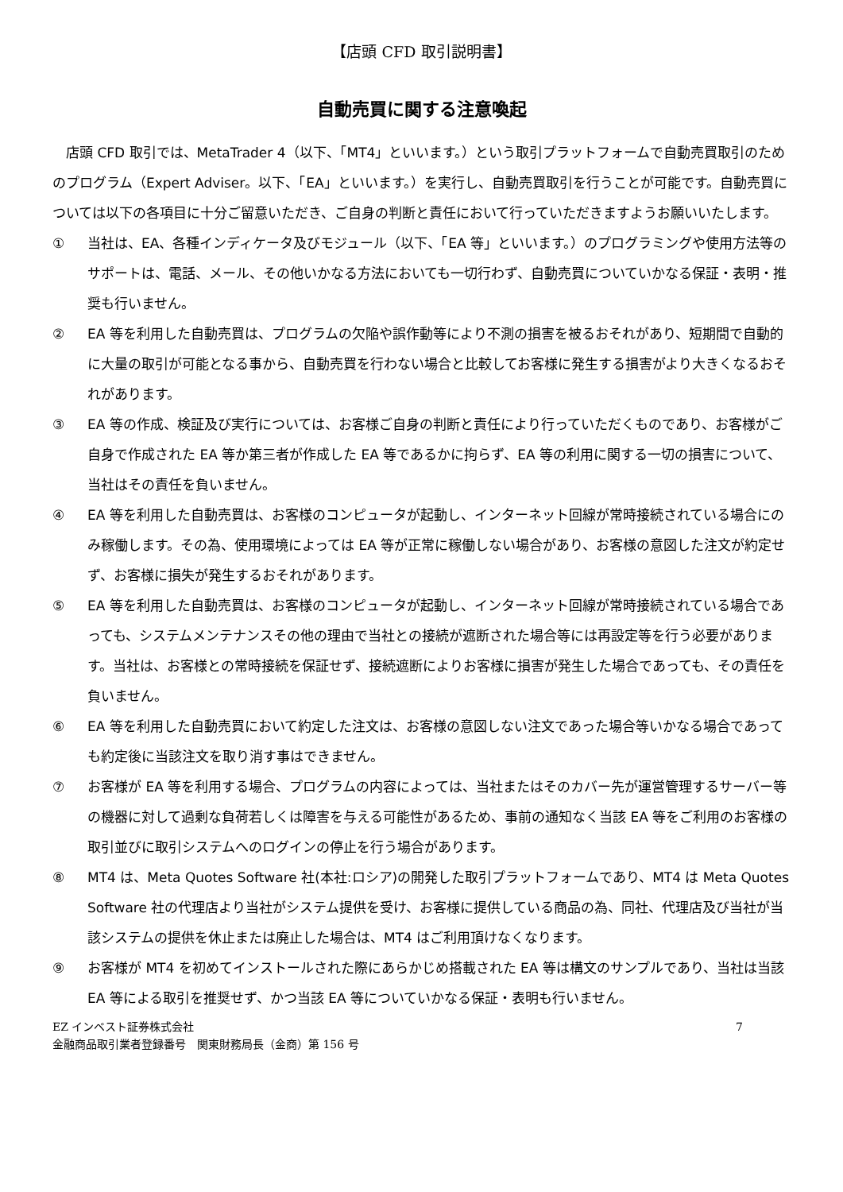【店頭 CFD 取引説明書】
自動売買に関する注意喚起
　店頭 CFD 取引では、MetaTrader 4（以下、「MT4」といいます。）という取引プラットフォームで自動売買取引のためのプログラム（Expert Adviser。以下、「EA」といいます。）を実行し、自動売買取引を行うことが可能です。自動売買については以下の各項目に十分ご留意いただき、ご自身の判断と責任において行っていただきますようお願いいたします。
① 当社は、EA、各種インディケータ及びモジュール（以下、「EA 等」といいます。）のプログラミングや使用方法等のサポートは、電話、メール、その他いかなる方法においても一切行わず、自動売買についていかなる保証・表明・推奨も行いません。
② EA 等を利用した自動売買は、プログラムの欠陥や誤作動等により不測の損害を被るおそれがあり、短期間で自動的に大量の取引が可能となる事から、自動売買を行わない場合と比較してお客様に発生する損害がより大きくなるおそれがあります。
③ EA 等の作成、検証及び実行については、お客様ご自身の判断と責任により行っていただくものであり、お客様がご自身で作成された EA 等か第三者が作成した EA 等であるかに拘らず、EA 等の利用に関する一切の損害について、当社はその責任を負いません。
④ EA 等を利用した自動売買は、お客様のコンピュータが起動し、インターネット回線が常時接続されている場合にのみ稼働します。その為、使用環境によっては EA 等が正常に稼働しない場合があり、お客様の意図した注文が約定せず、お客様に損失が発生するおそれがあります。
⑤ EA 等を利用した自動売買は、お客様のコンピュータが起動し、インターネット回線が常時接続されている場合であっても、システムメンテナンスその他の理由で当社との接続が遮断された場合等には再設定等を行う必要があります。当社は、お客様との常時接続を保証せず、接続遮断によりお客様に損害が発生した場合であっても、その責任を負いません。
⑥ EA 等を利用した自動売買において約定した注文は、お客様の意図しない注文であった場合等いかなる場合であっても約定後に当該注文を取り消す事はできません。
⑦ お客様が EA 等を利用する場合、プログラムの内容によっては、当社またはそのカバー先が運営管理するサーバー等の機器に対して過剰な負荷若しくは障害を与える可能性があるため、事前の通知なく当該 EA 等をご利用のお客様の取引並びに取引システムへのログインの停止を行う場合があります。
⑧ MT4 は、Meta Quotes Software 社(本社:ロシア)の開発した取引プラットフォームであり、MT4 は Meta Quotes Software 社の代理店より当社がシステム提供を受け、お客様に提供している商品の為、同社、代理店及び当社が当該システムの提供を休止または廃止した場合は、MT4 はご利用頂けなくなります。
⑨ お客様が MT4 を初めてインストールされた際にあらかじめ搭載された EA 等は構文のサンプルであり、当社は当該 EA 等による取引を推奨せず、かつ当該 EA 等についていかなる保証・表明も行いません。
EZ インベスト証券株式会社
金融商品取引業者登録番号　関東財務局長（金商）第 156 号
7